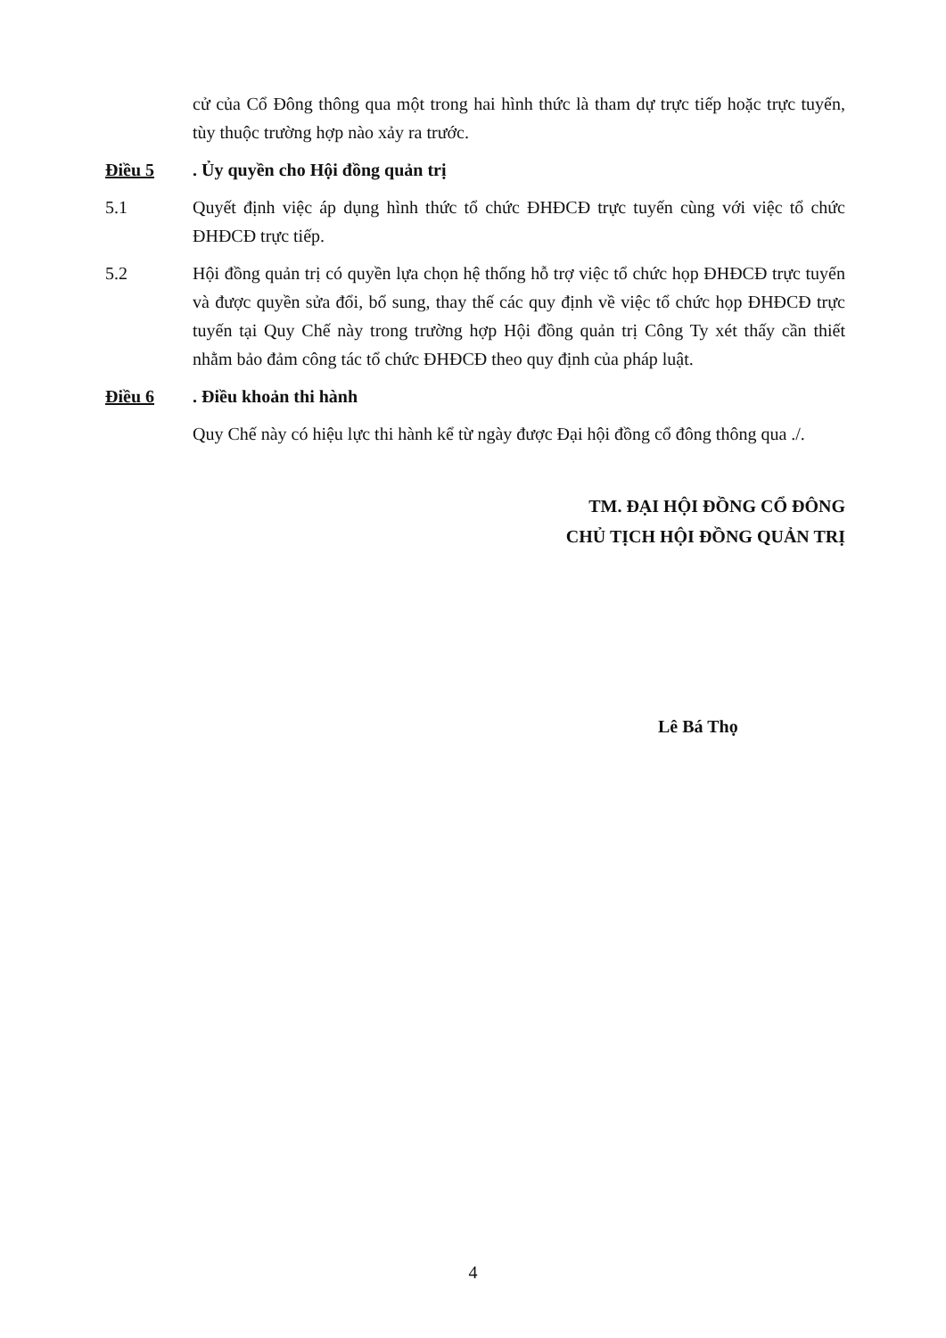cử của Cổ Đông thông qua một trong hai hình thức là tham dự trực tiếp hoặc trực tuyến, tùy thuộc trường hợp nào xảy ra trước.
Điều 5. Ủy quyền cho Hội đồng quản trị
5.1 Quyết định việc áp dụng hình thức tổ chức ĐHĐCĐ trực tuyến cùng với việc tổ chức ĐHĐCĐ trực tiếp.
5.2 Hội đồng quản trị có quyền lựa chọn hệ thống hỗ trợ việc tổ chức họp ĐHĐCĐ trực tuyến và được quyền sửa đổi, bổ sung, thay thế các quy định về việc tổ chức họp ĐHĐCĐ trực tuyến tại Quy Chế này trong trường hợp Hội đồng quản trị Công Ty xét thấy cần thiết nhằm bảo đảm công tác tổ chức ĐHĐCĐ theo quy định của pháp luật.
Điều 6. Điều khoản thi hành
Quy Chế này có hiệu lực thi hành kể từ ngày được Đại hội đồng cổ đông thông qua ./.
TM. ĐẠI HỘI ĐỒNG CỔ ĐÔNG
CHỦ TỊCH HỘI ĐỒNG QUẢN TRỊ
Lê Bá Thọ
4